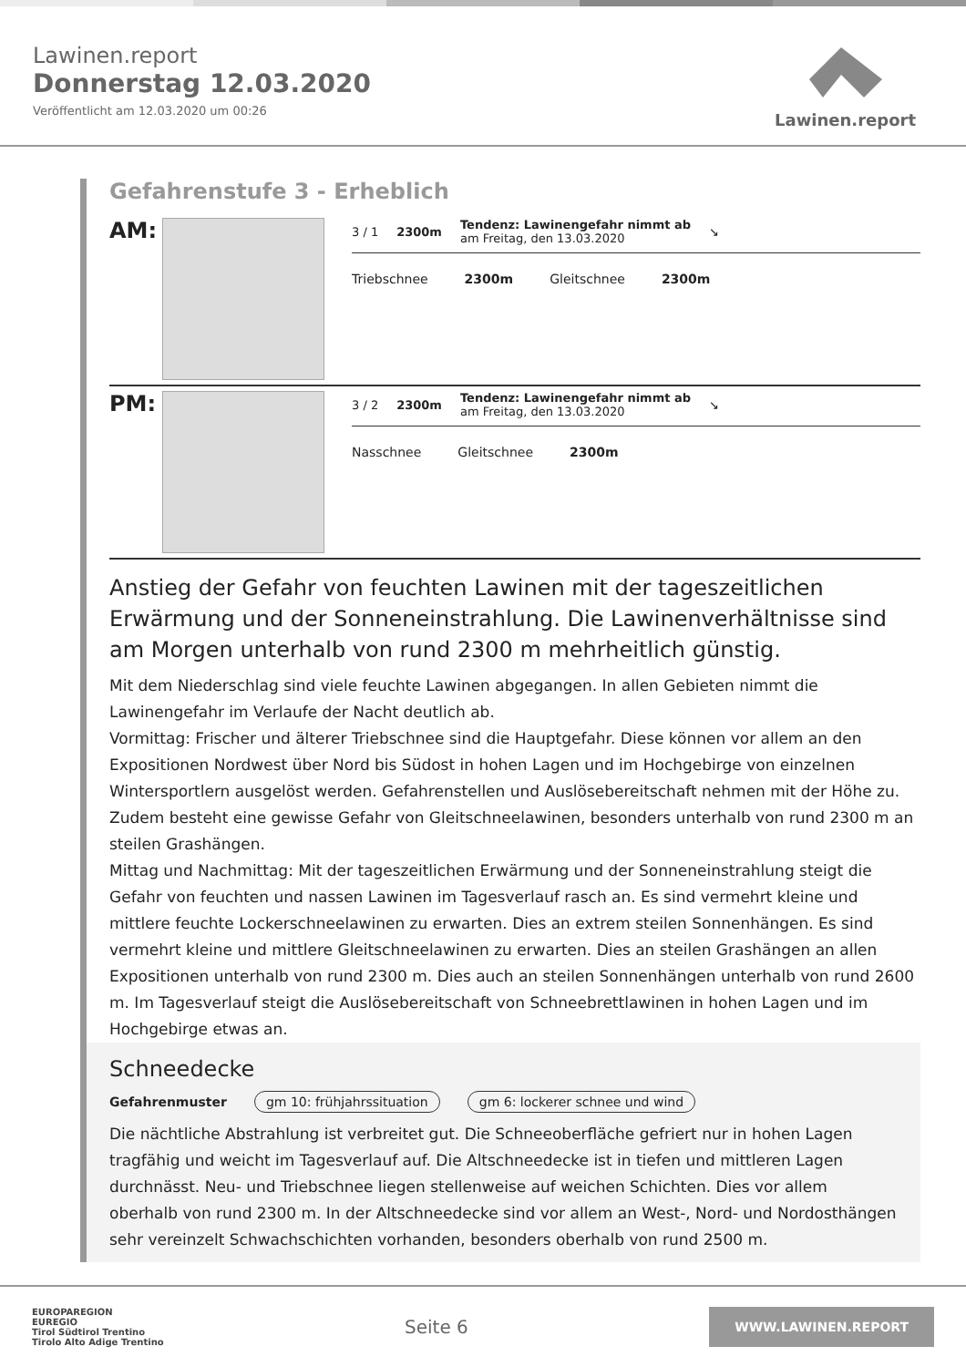Lawinen.report
Donnerstag 12.03.2020
Veröffentlicht am 12.03.2020 um 00:26
Lawinen.report
Gefahrenstufe 3 - Erheblich
AM:
3 / 1 2300m
Tendenz: Lawinengefahr nimmt ab
am Freitag, den 13.03.2020
↘
Triebschnee 2300m Gleitschnee 2300m
PM:
3 / 2 2300m
Tendenz: Lawinengefahr nimmt ab
am Freitag, den 13.03.2020
↘
Nasschnee Gleitschnee 2300m
Anstieg der Gefahr von feuchten Lawinen mit der tageszeitlichen Erwärmung und der Sonneneinstrahlung. Die Lawinenverhältnisse sind am Morgen unterhalb von rund 2300 m mehrheitlich günstig.
Mit dem Niederschlag sind viele feuchte Lawinen abgegangen. In allen Gebieten nimmt die Lawinengefahr im Verlaufe der Nacht deutlich ab.
Vormittag: Frischer und älterer Triebschnee sind die Hauptgefahr. Diese können vor allem an den Expositionen Nordwest über Nord bis Südost in hohen Lagen und im Hochgebirge von einzelnen Wintersportlern ausgelöst werden. Gefahrenstellen und Auslösebereitschaft nehmen mit der Höhe zu. Zudem besteht eine gewisse Gefahr von Gleitschneelawinen, besonders unterhalb von rund 2300 m an steilen Grashängen.
Mittag und Nachmittag: Mit der tageszeitlichen Erwärmung und der Sonneneinstrahlung steigt die Gefahr von feuchten und nassen Lawinen im Tagesverlauf rasch an. Es sind vermehrt kleine und mittlere feuchte Lockerschneelawinen zu erwarten. Dies an extrem steilen Sonnenhängen. Es sind vermehrt kleine und mittlere Gleitschneelawinen zu erwarten. Dies an steilen Grashängen an allen Expositionen unterhalb von rund 2300 m. Dies auch an steilen Sonnenhängen unterhalb von rund 2600 m. Im Tagesverlauf steigt die Auslösebereitschaft von Schneebrettlawinen in hohen Lagen und im Hochgebirge etwas an.
Schneedecke
Gefahrenmuster gm 10: frühjahrssituation gm 6: lockerer schnee und wind
Die nächtliche Abstrahlung ist verbreitet gut. Die Schneeoberfläche gefriert nur in hohen Lagen tragfähig und weicht im Tagesverlauf auf. Die Altschneedecke ist in tiefen und mittleren Lagen durchnässt. Neu- und Triebschnee liegen stellenweise auf weichen Schichten. Dies vor allem oberhalb von rund 2300 m. In der Altschneedecke sind vor allem an West-, Nord- und Nordosthängen sehr vereinzelt Schwachschichten vorhanden, besonders oberhalb von rund 2500 m.
EUROPAREGION
EUREGIO
Tirol Südtirol Trentino
Tirolo Alto Adige Trentino
Seite 6
WWW.LAWINEN.REPORT